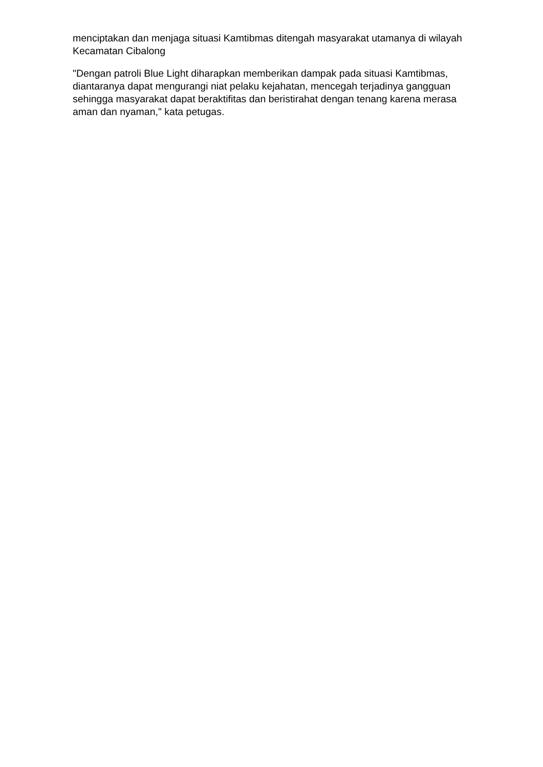menciptakan dan menjaga situasi Kamtibmas ditengah masyarakat utamanya di wilayah Kecamatan Cibalong
"Dengan patroli Blue Light diharapkan memberikan dampak pada situasi Kamtibmas, diantaranya dapat mengurangi niat pelaku kejahatan, mencegah terjadinya gangguan sehingga masyarakat dapat beraktifitas dan beristirahat dengan tenang karena merasa aman dan nyaman," kata petugas.